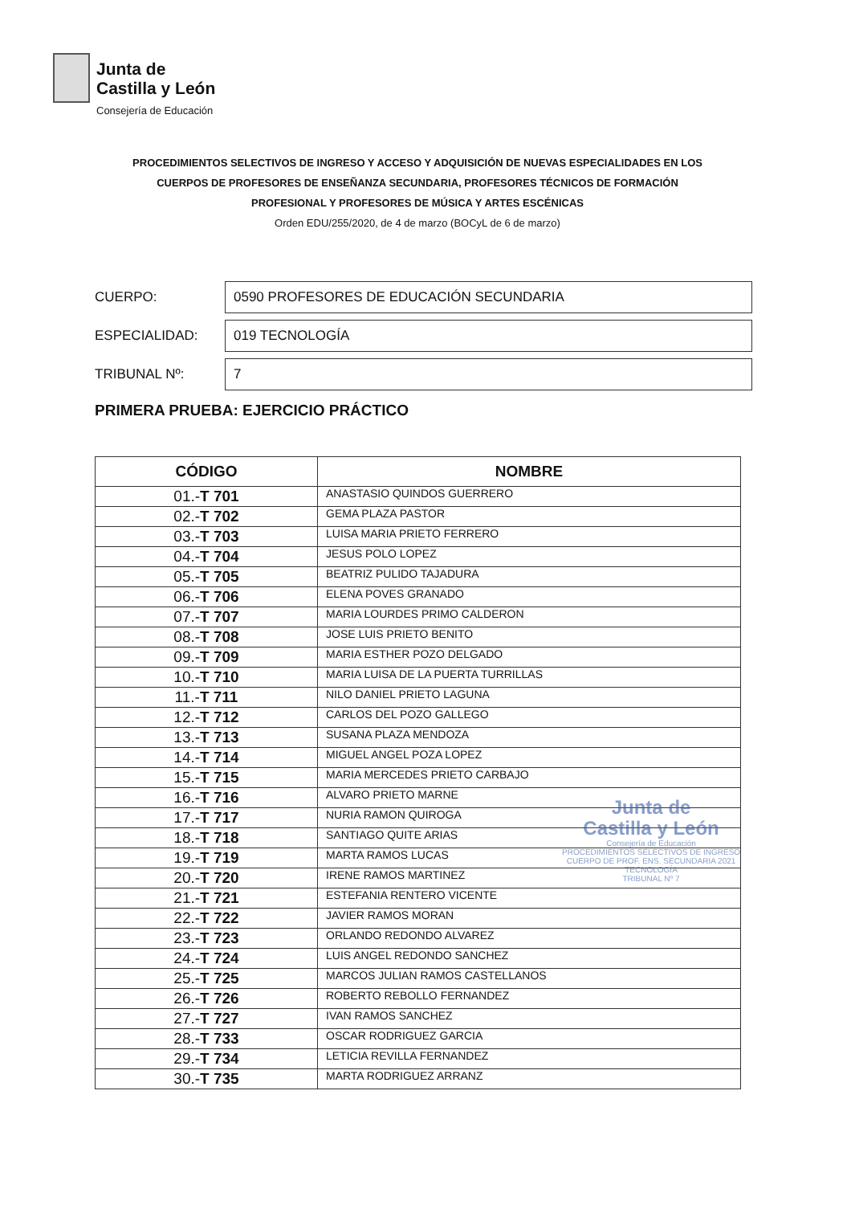Junta de
Castilla y León
Consejería de Educación
PROCEDIMIENTOS SELECTIVOS DE INGRESO Y ACCESO Y ADQUISICIÓN DE NUEVAS ESPECIALIDADES EN LOS
CUERPOS DE PROFESORES DE ENSEÑANZA SECUNDARIA, PROFESORES TÉCNICOS DE FORMACIÓN
PROFESIONAL Y PROFESORES DE MÚSICA Y ARTES ESCÉNICAS
Orden EDU/255/2020, de 4 de marzo (BOCyL de 6 de marzo)
CUERPO:
0590 PROFESORES DE EDUCACIÓN SECUNDARIA
ESPECIALIDAD:
019 TECNOLOGÍA
TRIBUNAL Nº:
7
PRIMERA PRUEBA: EJERCICIO PRÁCTICO
| CÓDIGO | NOMBRE |
| --- | --- |
| 01.- T 701 | ANASTASIO QUINDOS GUERRERO |
| 02.- T 702 | GEMA PLAZA PASTOR |
| 03.- T 703 | LUISA MARIA PRIETO FERRERO |
| 04.- T 704 | JESUS POLO LOPEZ |
| 05.- T 705 | BEATRIZ PULIDO TAJADURA |
| 06.- T 706 | ELENA POVES GRANADO |
| 07.- T 707 | MARIA LOURDES PRIMO CALDERON |
| 08.- T 708 | JOSE LUIS PRIETO BENITO |
| 09.- T 709 | MARIA ESTHER POZO DELGADO |
| 10.- T 710 | MARIA LUISA DE LA PUERTA TURRILLAS |
| 11.- T 711 | NILO DANIEL PRIETO LAGUNA |
| 12.- T 712 | CARLOS DEL POZO GALLEGO |
| 13.- T 713 | SUSANA PLAZA MENDOZA |
| 14.- T 714 | MIGUEL ANGEL POZA LOPEZ |
| 15.- T 715 | MARIA MERCEDES PRIETO CARBAJO |
| 16.- T 716 | ALVARO PRIETO MARNE |
| 17.- T 717 | NURIA RAMON QUIROGA |
| 18.- T 718 | SANTIAGO QUITE ARIAS |
| 19.- T 719 | MARTA RAMOS LUCAS |
| 20.- T 720 | IRENE RAMOS MARTINEZ |
| 21.- T 721 | ESTEFANIA RENTERO VICENTE |
| 22.- T 722 | JAVIER RAMOS MORAN |
| 23.- T 723 | ORLANDO REDONDO ALVAREZ |
| 24.- T 724 | LUIS ANGEL REDONDO SANCHEZ |
| 25.- T 725 | MARCOS JULIAN RAMOS CASTELLANOS |
| 26.- T 726 | ROBERTO REBOLLO FERNANDEZ |
| 27.- T 727 | IVAN RAMOS SANCHEZ |
| 28.- T 733 | OSCAR RODRIGUEZ GARCIA |
| 29.- T 734 | LETICIA REVILLA FERNANDEZ |
| 30.- T 735 | MARTA RODRIGUEZ ARRANZ |
Junta de
Castilla y León
Consejería de Educación
PROCEDIMIENTOS SELECTIVOS DE INGRESO
CUERPO DE PROF. ENS. SECUNDARIA 2021
TECNOLOGÍA
TRIBUNAL Nº 7